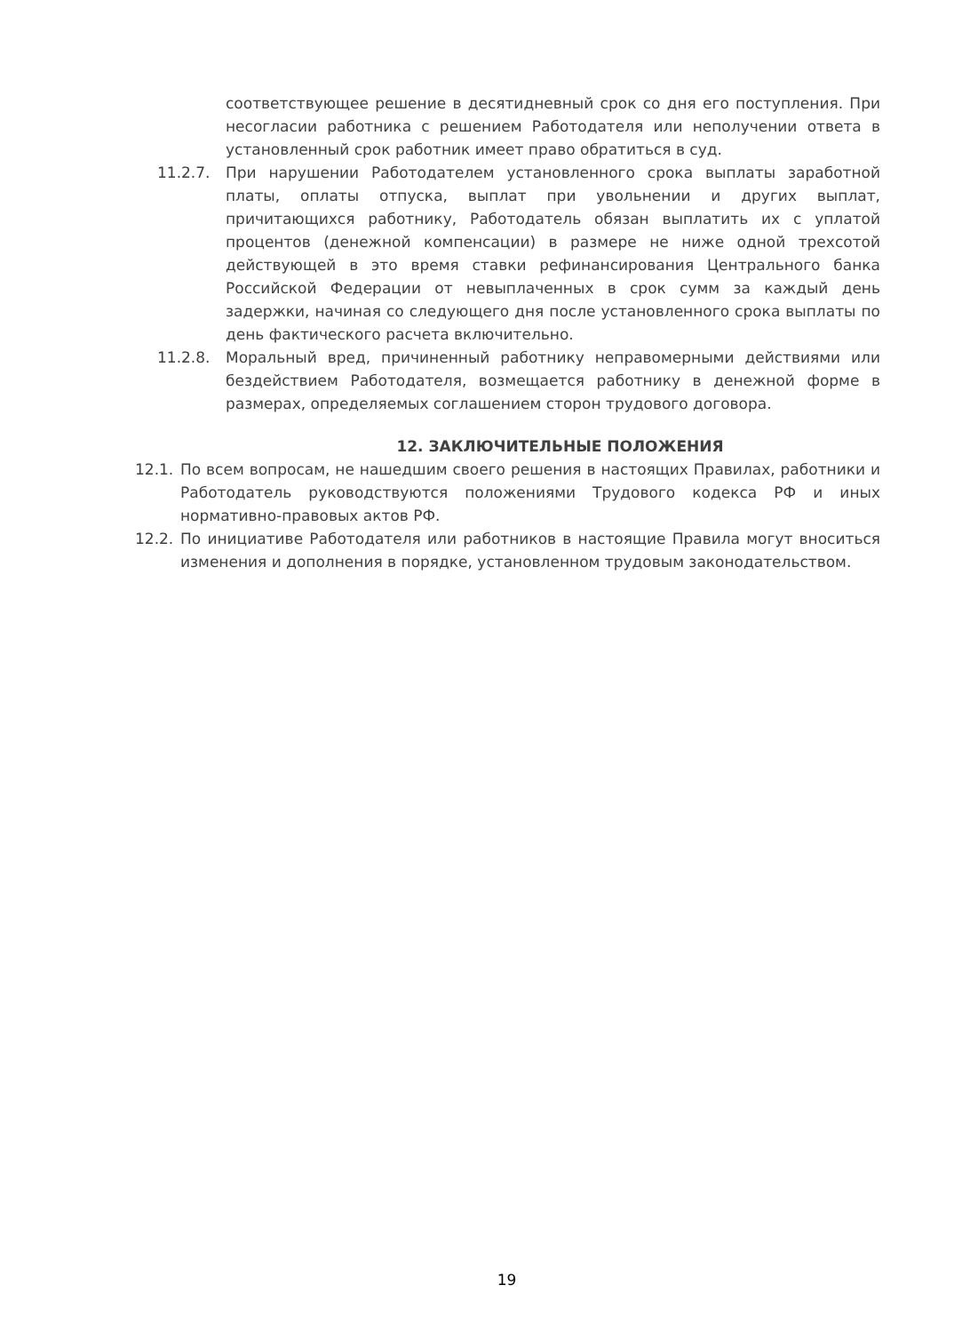соответствующее решение в десятидневный срок со дня его поступления. При несогласии работника с решением Работодателя или неполучении ответа в установленный срок работник имеет право обратиться в суд.
11.2.7. При нарушении Работодателем установленного срока выплаты заработной платы, оплаты отпуска, выплат при увольнении и других выплат, причитающихся работнику, Работодатель обязан выплатить их с уплатой процентов (денежной компенсации) в размере не ниже одной трехсотой действующей в это время ставки рефинансирования Центрального банка Российской Федерации от невыплаченных в срок сумм за каждый день задержки, начиная со следующего дня после установленного срока выплаты по день фактического расчета включительно.
11.2.8. Моральный вред, причиненный работнику неправомерными действиями или бездействием Работодателя, возмещается работнику в денежной форме в размерах, определяемых соглашением сторон трудового договора.
12. ЗАКЛЮЧИТЕЛЬНЫЕ ПОЛОЖЕНИЯ
12.1. По всем вопросам, не нашедшим своего решения в настоящих Правилах, работники и Работодатель руководствуются положениями Трудового кодекса РФ и иных нормативно-правовых актов РФ.
12.2. По инициативе Работодателя или работников в настоящие Правила могут вноситься изменения и дополнения в порядке, установленном трудовым законодательством.
19